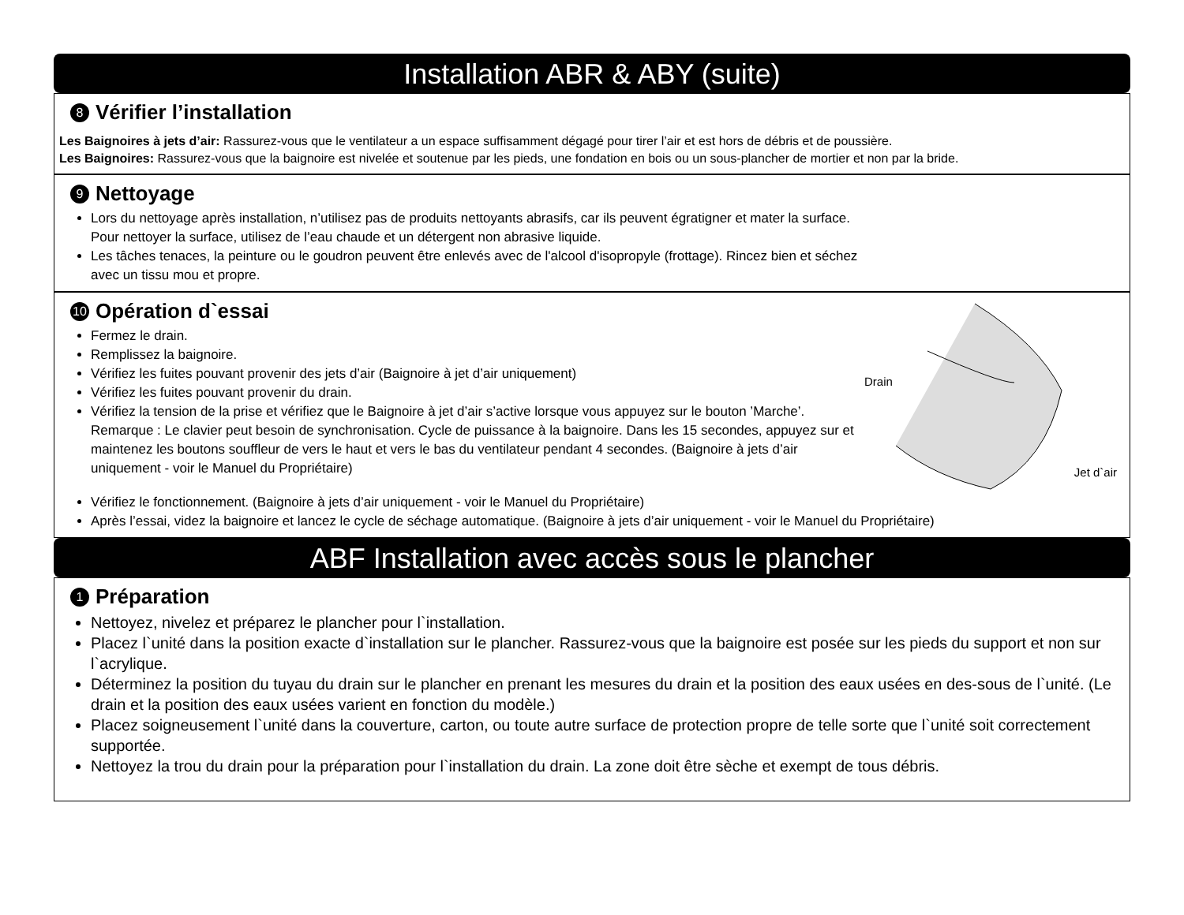Installation ABR & ABY (suite)
8 Vérifier l’installation
Les Baignoires à jets d’air: Rassurez-vous que le ventilateur a un espace suffisamment dégagé pour tirer l’air et est hors de débris et de poussière.
Les Baignoires: Rassurez-vous que la baignoire est nivelée et soutenue par les pieds, une fondation en bois ou un sous-plancher de mortier et non par la bride.
9 Nettoyage
Lors du nettoyage après installation, n’utilisez pas de produits nettoyants abrasifs, car ils peuvent égratigner et mater la surface.
Pour nettoyer la surface, utilisez de l’eau chaude et un détergent non abrasive liquide.
Les tâches tenaces, la peinture ou le goudron peuvent être enlevés avec de l'alcool d'isopropyle (frottage). Rincez bien et séchez
avec un tissu mou et propre.
10 Opération d`essai
Fermez le drain.
Remplissez la baignoire.
Vérifiez les fuites pouvant provenir des jets d’air (Baignoire à jet d’air uniquement)
Vérifiez les fuites pouvant provenir du drain.
Vérifiez la tension de la prise et vérifiez que le Baignoire à jet d’air s’active lorsque vous appuyez sur le bouton ’Marche’. Remarque : Le clavier peut besoin de synchronisation. Cycle de puissance à la baignoire. Dans les 15 secondes, appuyez sur et maintenez les boutons souffleur de vers le haut et vers le bas du ventilateur pendant 4 secondes. (Baignoire à jets d’air uniquement - voir le Manuel du Propriétaire)
Drain
Jet d`air
Vérifiez le fonctionnement. (Baignoire à jets d’air uniquement - voir le Manuel du Propriétaire)
Après l’essai, videz la baignoire et lancez le cycle de séchage automatique. (Baignoire à jets d’air uniquement - voir le Manuel du Propriétaire)
ABF Installation avec accès sous le plancher
1 Préparation
Nettoyez, nivelez et préparez le plancher pour l`installation.
Placez l`unité dans la position exacte d`installation sur le plancher. Rassurez-vous que la baignoire est posée sur les pieds du support et non sur l`acrylique.
Déterminez la position du tuyau du drain sur le plancher en prenant les mesures du drain et la position des eaux usées en des-sous de l`unité. (Le drain et la position des eaux usées varient en fonction du modèle.)
Placez soigneusement l`unité dans la couverture, carton, ou toute autre surface de protection propre de telle sorte que l`unité soit correctement supportée.
Nettoyez la trou du drain pour la préparation pour l`installation du drain. La zone doit être sèche et exempt de tous débris.